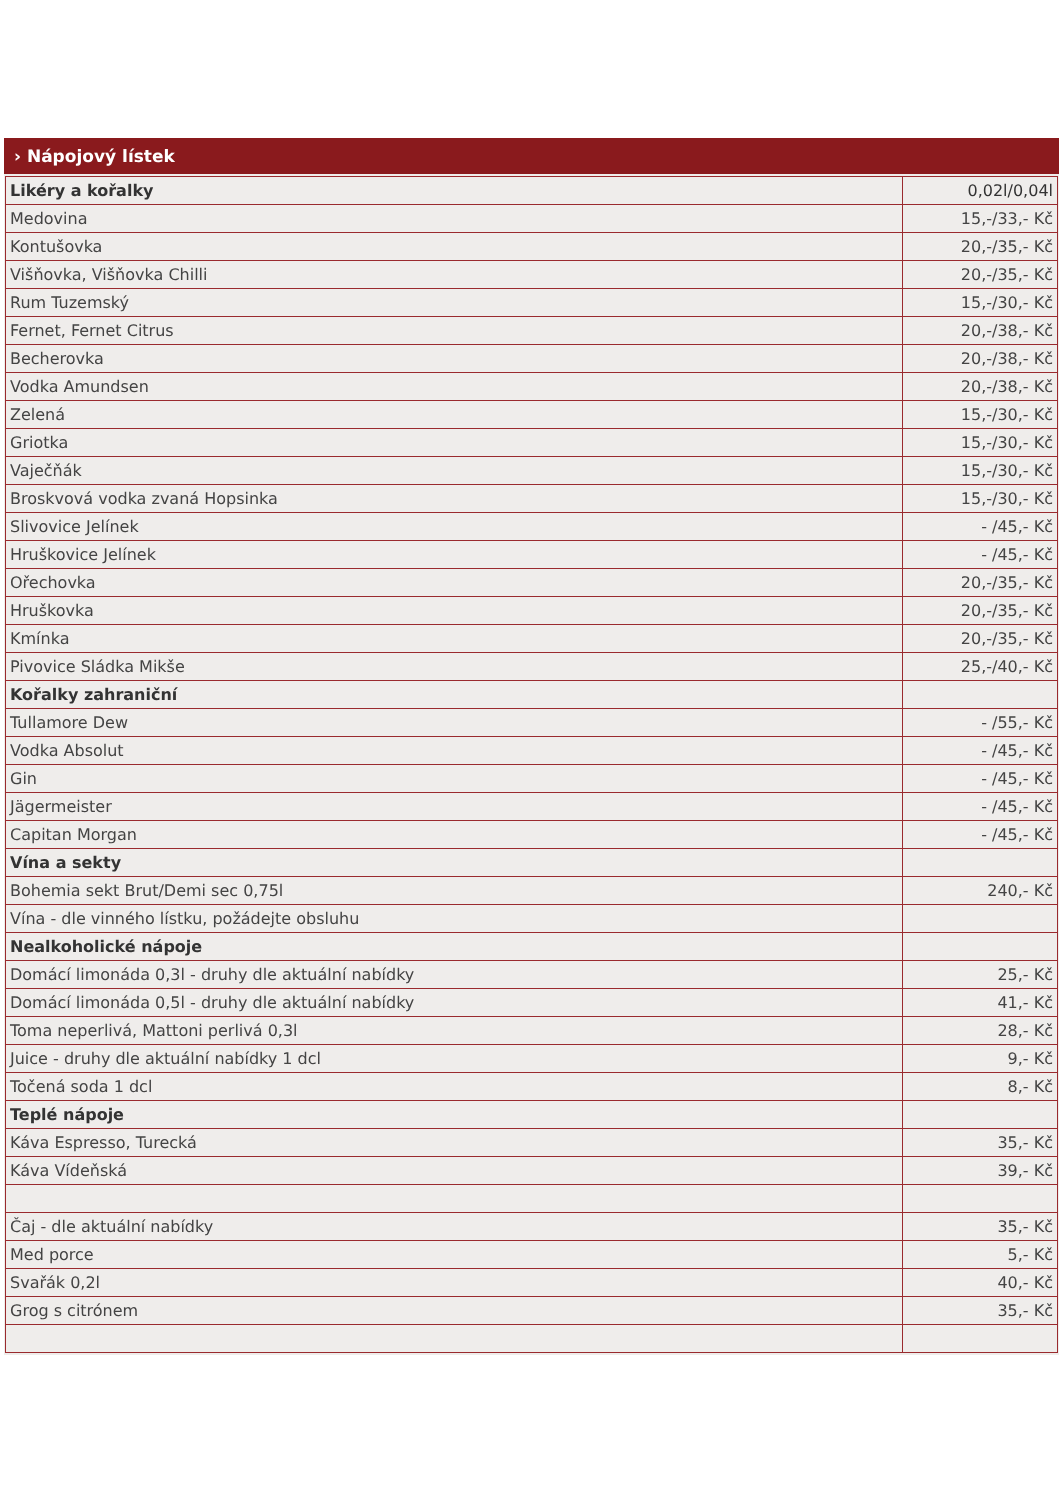› Nápojový lístek
| Likéry a kořalky | 0,02l/0,04l |
| Medovina | 15,-/33,- Kč |
| Kontušovka | 20,-/35,- Kč |
| Višňovka, Višňovka Chilli | 20,-/35,- Kč |
| Rum Tuzemský | 15,-/30,- Kč |
| Fernet, Fernet Citrus | 20,-/38,- Kč |
| Becherovka | 20,-/38,- Kč |
| Vodka Amundsen | 20,-/38,- Kč |
| Zelená | 15,-/30,- Kč |
| Griotka | 15,-/30,- Kč |
| Vaječňák | 15,-/30,- Kč |
| Broskvová vodka zvaná Hopsinka | 15,-/30,- Kč |
| Slivovice Jelínek | - /45,- Kč |
| Hruškovice Jelínek | - /45,- Kč |
| Ořechovka | 20,-/35,- Kč |
| Hruškovka | 20,-/35,- Kč |
| Kmínka | 20,-/35,- Kč |
| Pivovice Sládka Mikše | 25,-/40,- Kč |
| Kořalky zahraniční | |
| Tullamore Dew | - /55,- Kč |
| Vodka Absolut | - /45,- Kč |
| Gin | - /45,- Kč |
| Jägermeister | - /45,- Kč |
| Capitan Morgan | - /45,- Kč |
| Vína a sekty | |
| Bohemia sekt Brut/Demi sec 0,75l | 240,- Kč |
| Vína - dle vinného lístku, požádejte obsluhu | |
| Nealkoholické nápoje | |
| Domácí limonáda 0,3l - druhy dle aktuální nabídky | 25,- Kč |
| Domácí limonáda 0,5l - druhy dle aktuální nabídky | 41,- Kč |
| Toma neperlivá, Mattoni perlivá 0,3l | 28,- Kč |
| Juice - druhy dle aktuální nabídky 1 dcl | 9,- Kč |
| Točená soda 1 dcl | 8,- Kč |
| Teplé nápoje | |
| Káva Espresso, Turecká | 35,- Kč |
| Káva Vídeňská | 39,- Kč |
| Čaj - dle aktuální nabídky | 35,- Kč |
| Med porce | 5,- Kč |
| Svařák 0,2l | 40,- Kč |
| Grog s citrónem | 35,- Kč |